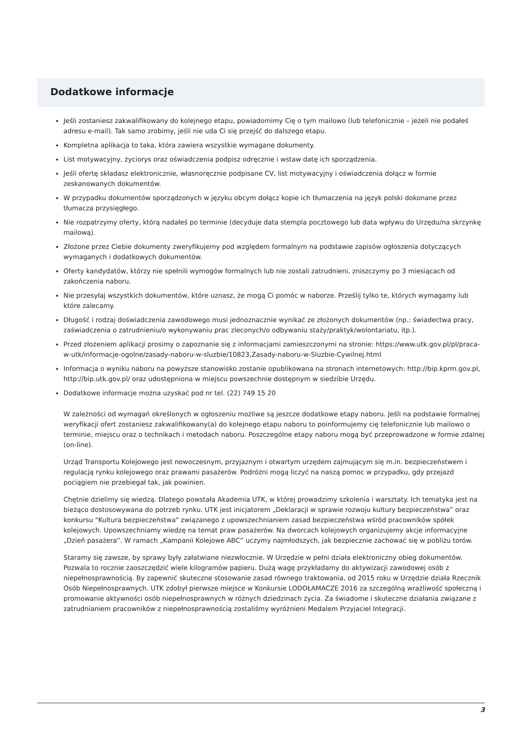Dodatkowe informacje
Jeśli zostaniesz zakwalifikowany do kolejnego etapu, powiadomimy Cię o tym mailowo (lub telefonicznie – jeżeli nie podałeś adresu e-mail). Tak samo zrobimy, jeśli nie uda Ci się przejść do dalszego etapu.
Kompletna aplikacja to taka, która zawiera wszystkie wymagane dokumenty.
List motywacyjny, życiorys oraz oświadczenia podpisz odręcznie i wstaw datę ich sporządzenia.
Jeśli ofertę składasz elektronicznie, własnoręcznie podpisane CV, list motywacyjny i oświadczenia dołącz w formie zeskanowanych dokumentów.
W przypadku dokumentów sporządzonych w języku obcym dołącz kopie ich tłumaczenia na język polski dokonane przez tłumacza przysięgłego.
Nie rozpatrzymy oferty, którą nadałeś po terminie (decyduje data stempla pocztowego lub data wpływu do Urzędu/na skrzynkę mailową).
Złożone przez Ciebie dokumenty zweryfikujemy pod względem formalnym na podstawie zapisów ogłoszenia dotyczących wymaganych i dodatkowych dokumentów.
Oferty kandydatów, którzy nie spełnili wymogów formalnych lub nie zostali zatrudnieni, zniszczymy po 3 miesiącach od zakończenia naboru.
Nie przesyłaj wszystkich dokumentów, które uznasz, że mogą Ci pomóc w naborze. Prześlij tylko te, których wymagamy lub które zalecamy.
Długość i rodzaj doświadczenia zawodowego musi jednoznacznie wynikać ze złożonych dokumentów (np.: świadectwa pracy, zaświadczenia o zatrudnieniu/o wykonywaniu prac zleconych/o odbywaniu staży/praktyk/wolontariatu, itp.).
Przed złożeniem aplikacji prosimy o zapoznanie się z informacjami zamieszczonymi na stronie: https://www.utk.gov.pl/pl/praca-w-utk/informacje-ogolne/zasady-naboru-w-sluzbie/10823,Zasady-naboru-w-Sluzbie-Cywilnej.html
Informacja o wyniku naboru na powyższe stanowisko zostanie opublikowana na stronach internetowych: http://bip.kprm.gov.pl, http://bip.utk.gov.pl/ oraz udostępniona w miejscu powszechnie dostępnym w siedzibie Urzędu.
Dodatkowe informacje można uzyskać pod nr tel. (22) 749 15 20
W zależności od wymagań określonych w ogłoszeniu możliwe są jeszcze dodatkowe etapy naboru. Jeśli na podstawie formalnej weryfikacji ofert zostaniesz zakwalifikowany(a) do kolejnego etapu naboru to poinformujemy cię telefonicznie lub mailowo o terminie, miejscu oraz o technikach i metodach naboru. Poszczególne etapy naboru mogą być przeprowadzone w formie zdalnej (on-line).
Urząd Transportu Kolejowego jest nowoczesnym, przyjaznym i otwartym urzędem zajmującym się m.in. bezpieczeństwem i regulacją rynku kolejowego oraz prawami pasażerów. Podróżni mogą liczyć na naszą pomoc w przypadku, gdy przejazd pociągiem nie przebiegał tak, jak powinien.
Chętnie dzielimy się wiedzą. Dlatego powstała Akademia UTK, w której prowadzimy szkolenia i warsztaty. Ich tematyka jest na bieżąco dostosowywana do potrzeb rynku. UTK jest inicjatorem „Deklaracji w sprawie rozwoju kultury bezpieczeństwa” oraz konkursu "Kultura bezpieczeństwa" związanego z upowszechnianiem zasad bezpieczeństwa wśród pracowników spółek kolejowych. Upowszechniamy wiedzę na temat praw pasażerów. Na dworcach kolejowych organizujemy akcje informacyjne „Dzień pasażera”. W ramach „Kampanii Kolejowe ABC” uczymy najmłodszych, jak bezpiecznie zachować się w pobliżu torów.
Staramy się zawsze, by sprawy były załatwiane niezwłocznie. W Urzędzie w pełni działa elektroniczny obieg dokumentów. Pozwala to rocznie zaoszczędzić wiele kilogramów papieru. Dużą wagę przykładamy do aktywizacji zawodowej osób z niepełnosprawnością. By zapewnić skuteczne stosowanie zasad równego traktowania, od 2015 roku w Urzędzie działa Rzecznik Osób Niepełnosprawnych. UTK zdobył pierwsze miejsce w Konkursie LODOŁAMACZE 2016 za szczególną wrażliwość społeczną i promowanie aktywności osób niepełnosprawnych w różnych dziedzinach życia. Za świadome i skuteczne działania związane z zatrudnianiem pracowników z niepełnosprawnością zostaliśmy wyróżnieni Medalem Przyjaciel Integracji.
3